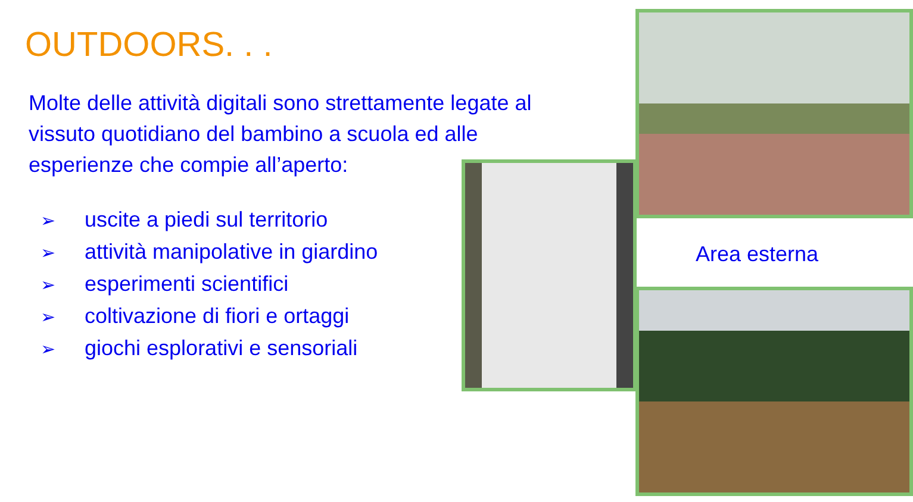OUTDOORS. . .
Molte delle attività digitali sono strettamente legate al vissuto quotidiano del bambino a scuola ed alle esperienze che compie all’aperto:
➢ uscite a piedi sul territorio
➢ attività manipolative in giardino
➢ esperimenti scientifici
➢ coltivazione di fiori e ortaggi
➢ giochi esplorativi e sensoriali
Area esterna